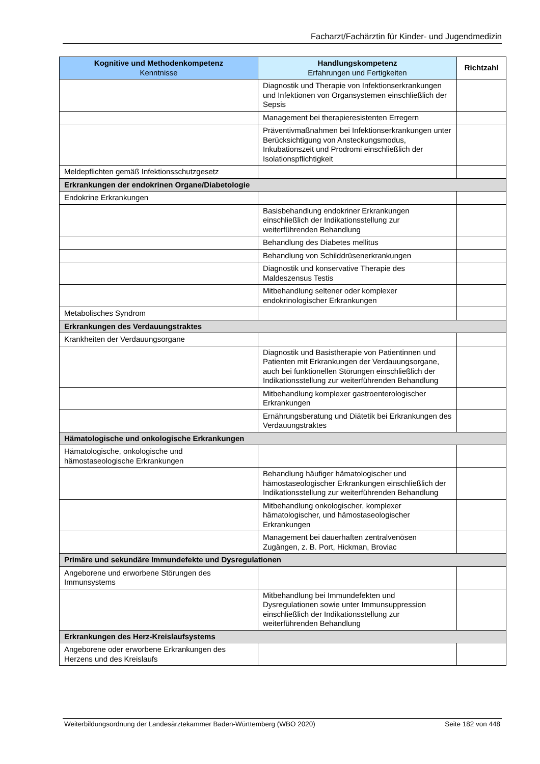Facharzt/Fachärztin für Kinder- und Jugendmedizin
| Kognitive und Methodenkompetenz Kenntnisse | Handlungskompetenz Erfahrungen und Fertigkeiten | Richtzahl |
| --- | --- | --- |
| | Diagnostik und Therapie von Infektionserkrankungen und Infektionen von Organsystemen einschließlich der Sepsis | |
| | Management bei therapieresistenten Erregern | |
| | Präventivmaßnahmen bei Infektionserkrankungen unter Berücksichtigung von Ansteckungsmodus, Inkubationszeit und Prodromi einschließlich der Isolationspflichtigkeit | |
| Meldepflichten gemäß Infektionsschutzgesetz | | |
| Erkrankungen der endokrinen Organe/Diabetologie | | |
| Endokrine Erkrankungen | | |
| | Basisbehandlung endokriner Erkrankungen einschließlich der Indikationsstellung zur weiterführenden Behandlung | |
| | Behandlung des Diabetes mellitus | |
| | Behandlung von Schilddrüsenerkrankungen | |
| | Diagnostik und konservative Therapie des Maldeszensus Testis | |
| | Mitbehandlung seltener oder komplexer endokrinologischer Erkrankungen | |
| Metabolisches Syndrom | | |
| Erkrankungen des Verdauungstraktes | | |
| Krankheiten der Verdauungsorgane | | |
| | Diagnostik und Basistherapie von Patientinnen und Patienten mit Erkrankungen der Verdauungsorgane, auch bei funktionellen Störungen einschließlich der Indikationsstellung zur weiterführenden Behandlung | |
| | Mitbehandlung komplexer gastroenterologischer Erkrankungen | |
| | Ernährungsberatung und Diätetik bei Erkrankungen des Verdauungstraktes | |
| Hämatologische und onkologische Erkrankungen | | |
| Hämatologische, onkologische und hämostaseologische Erkrankungen | | |
| | Behandlung häufiger hämatologischer und hämostaseologischer Erkrankungen einschließlich der Indikationsstellung zur weiterführenden Behandlung | |
| | Mitbehandlung onkologischer, komplexer hämatologischer, und hämostaseologischer Erkrankungen | |
| | Management bei dauerhaften zentralvenösen Zugängen, z. B. Port, Hickman, Broviac | |
| Primäre und sekundäre Immundefekte und Dysregulationen | | |
| Angeborene und erworbene Störungen des Immunsystems | | |
| | Mitbehandlung bei Immundefekten und Dysregulationen sowie unter Immunsuppression einschließlich der Indikationsstellung zur weiterführenden Behandlung | |
| Erkrankungen des Herz-Kreislaufsystems | | |
| Angeborene oder erworbene Erkrankungen des Herzens und des Kreislaufs | | |
Weiterbildungsordnung der Landesärztekammer Baden-Württemberg (WBO 2020) Seite 182 von 448